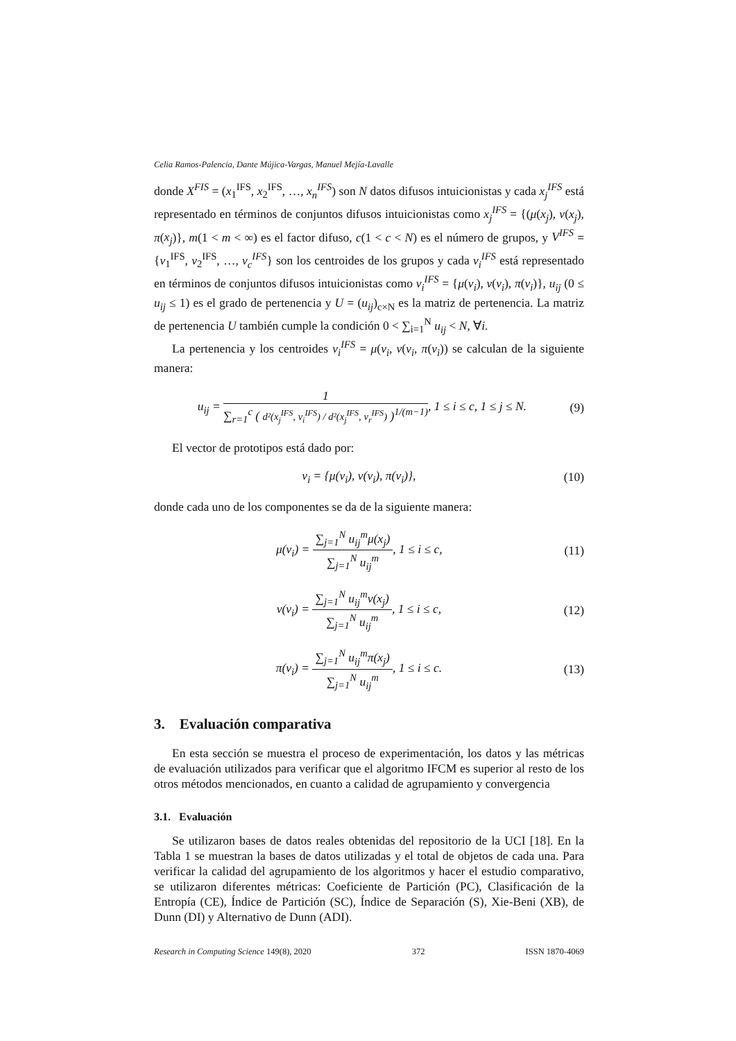Celia Ramos-Palencia, Dante Mújica-Vargas, Manuel Mejía-Lavalle
donde X<sup>FIS</sup> = (x<sub>1</sub><sup>IFS</sup>, x<sub>2</sub><sup>IFS</sup>, …, x<sub>n</sub><sup>IFS</sup>) son N datos difusos intuicionistas y cada x<sub>j</sub><sup>IFS</sup> está representado en términos de conjuntos difusos intuicionistas como x<sub>j</sub><sup>IFS</sup> = {(μ(x<sub>j</sub>), ν(x<sub>j</sub>), π(x<sub>j</sub>)}, m(1 < m < ∞) es el factor difuso, c(1 < c < N) es el número de grupos, y V<sup>IFS</sup> = {v<sub>1</sub><sup>IFS</sup>, v<sub>2</sub><sup>IFS</sup>, …, v<sub>c</sub><sup>IFS</sup>} son los centroides de los grupos y cada v<sub>i</sub><sup>IFS</sup> está representado en términos de conjuntos difusos intuicionistas como v<sub>i</sub><sup>IFS</sup> = {μ(v<sub>i</sub>), ν(v<sub>i</sub>), π(v<sub>i</sub>)}, u<sub>ij</sub> (0 ≤ u<sub>ij</sub> ≤ 1) es el grado de pertenencia y U = (u<sub>ij</sub>)<sub>c×N</sub> es la matriz de pertenencia. La matriz de pertenencia U también cumple la condición 0 < ∑<sub>i=1</sub><sup>N</sup> u<sub>ij</sub> < N, ∀i.
La pertenencia y los centroides v<sub>i</sub><sup>IFS</sup> = μ(v<sub>i</sub>, ν(v<sub>i</sub>, π(v<sub>i</sub>)) se calculan de la siguiente manera:
u<sub>ij</sub> = 1 ∑<sub>r=1</sub><sup>c</sup> ( d²(x<sub>j</sub><sup>IFS</sup>, v<sub>i</sub><sup>IFS</sup>) / d²(x<sub>j</sub><sup>IFS</sup>, v<sub>r</sub><sup>IFS</sup>) )<sup>1/(m−1)</sup>, 1 ≤ i ≤ c, 1 ≤ j ≤ N.
(9)
El vector de prototipos está dado por:
v<sub>i</sub> = {μ(v<sub>i</sub>), ν(v<sub>i</sub>), π(v<sub>i</sub>)}, (10)
donde cada uno de los componentes se da de la siguiente manera:
μ(v<sub>i</sub>) = ∑<sub>j=1</sub><sup>N</sup> u<sub>ij</sub><sup>m</sup>μ(x<sub>j</sub>) ∑<sub>j=1</sub><sup>N</sup> u<sub>ij</sub><sup>m</sup>, 1 ≤ i ≤ c,
(11)
ν(v<sub>i</sub>) = ∑<sub>j=1</sub><sup>N</sup> u<sub>ij</sub><sup>m</sup>ν(x<sub>j</sub>) ∑<sub>j=1</sub><sup>N</sup> u<sub>ij</sub><sup>m</sup>, 1 ≤ i ≤ c,
(12)
π(v<sub>i</sub>) = ∑<sub>j=1</sub><sup>N</sup> u<sub>ij</sub><sup>m</sup>π(x<sub>j</sub>) ∑<sub>j=1</sub><sup>N</sup> u<sub>ij</sub><sup>m</sup>, 1 ≤ i ≤ c.
(13)
3. Evaluación comparativa
En esta sección se muestra el proceso de experimentación, los datos y las métricas de evaluación utilizados para verificar que el algoritmo IFCM es superior al resto de los otros métodos mencionados, en cuanto a calidad de agrupamiento y convergencia
3.1. Evaluación
Se utilizaron bases de datos reales obtenidas del repositorio de la UCI [18]. En la Tabla 1 se muestran la bases de datos utilizadas y el total de objetos de cada una. Para verificar la calidad del agrupamiento de los algoritmos y hacer el estudio comparativo, se utilizaron diferentes métricas: Coeficiente de Partición (PC), Clasificación de la Entropía (CE), Índice de Partición (SC), Índice de Separación (S), Xie-Beni (XB), de Dunn (DI) y Alternativo de Dunn (ADI).
Research in Computing Science 149(8), 2020 372 ISSN 1870-4069